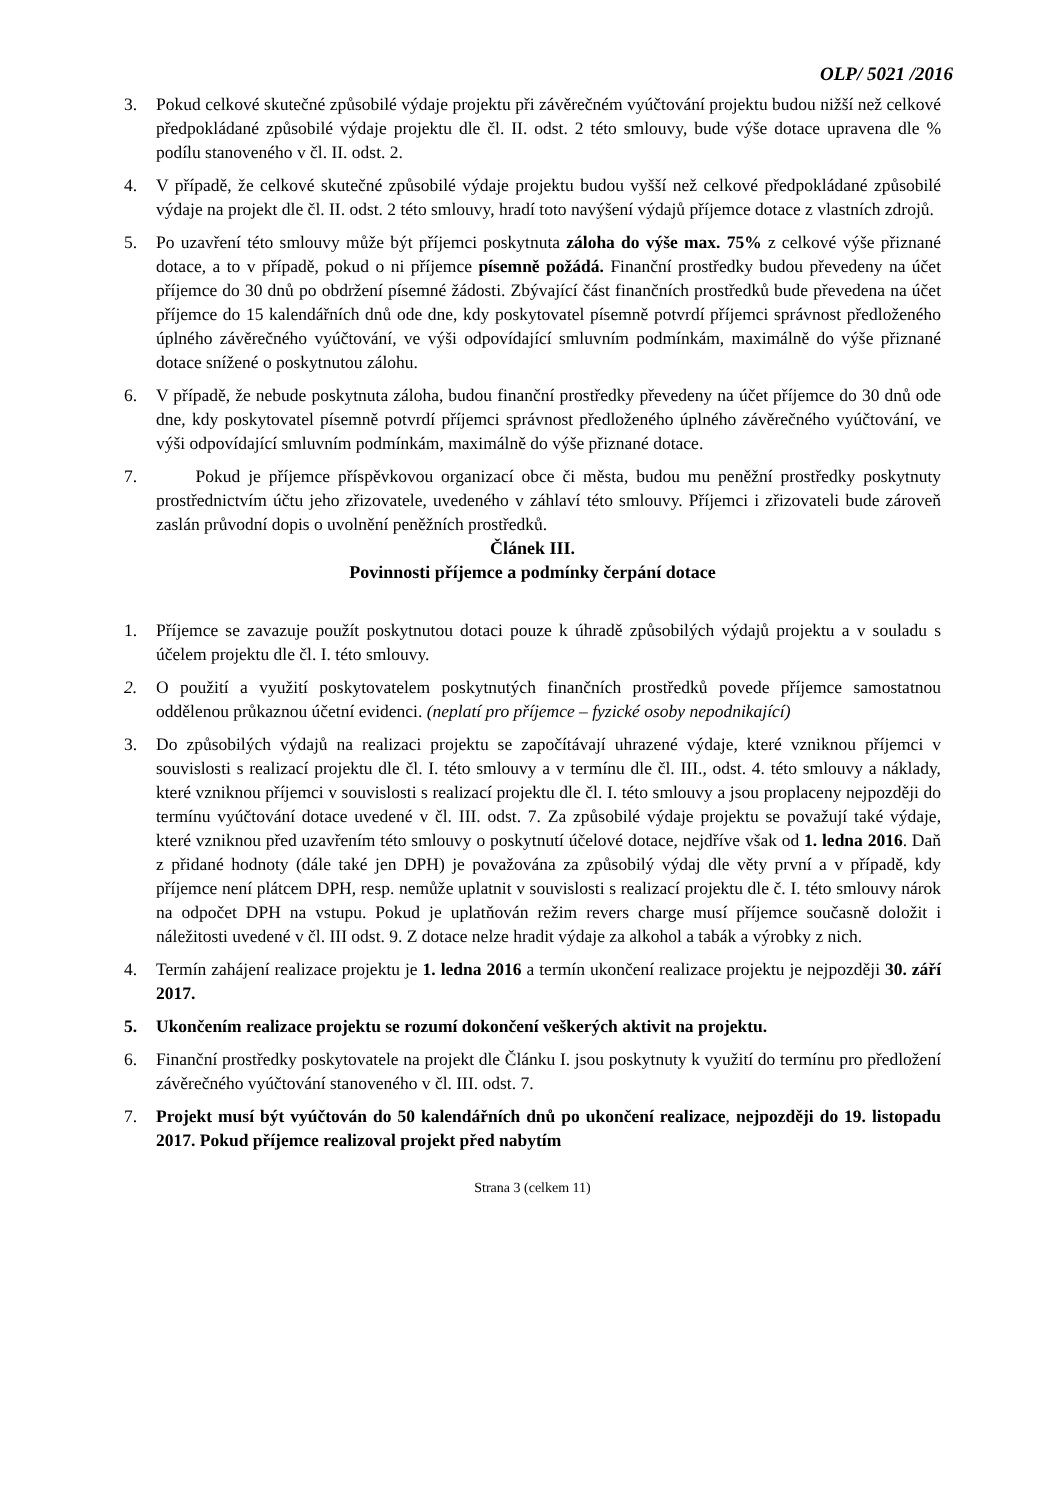OLP/ 5021 /2016
3. Pokud celkové skutečné způsobilé výdaje projektu při závěrečném vyúčtování projektu budou nižší než celkové předpokládané způsobilé výdaje projektu dle čl. II. odst. 2 této smlouvy, bude výše dotace upravena dle % podílu stanoveného v čl. II. odst. 2.
4. V případě, že celkové skutečné způsobilé výdaje projektu budou vyšší než celkové předpokládané způsobilé výdaje na projekt dle čl. II. odst. 2 této smlouvy, hradí toto navýšení výdajů příjemce dotace z vlastních zdrojů.
5. Po uzavření této smlouvy může být příjemci poskytnuta záloha do výše max. 75% z celkové výše přiznané dotace, a to v případě, pokud o ni příjemce písemně požádá. Finanční prostředky budou převedeny na účet příjemce do 30 dnů po obdržení písemné žádosti. Zbývající část finančních prostředků bude převedena na účet příjemce do 15 kalendářních dnů ode dne, kdy poskytovatel písemně potvrdí příjemci správnost předloženého úplného závěrečného vyúčtování, ve výši odpovídající smluvním podmínkám, maximálně do výše přiznané dotace snížené o poskytnutou zálohu.
6. V případě, že nebude poskytnuta záloha, budou finanční prostředky převedeny na účet příjemce do 30 dnů ode dne, kdy poskytovatel písemně potvrdí příjemci správnost předloženého úplného závěrečného vyúčtování, ve výši odpovídající smluvním podmínkám, maximálně do výše přiznané dotace.
7. Pokud je příjemce příspěvkovou organizací obce či města, budou mu peněžní prostředky poskytnuty prostřednictvím účtu jeho zřizovatele, uvedeného v záhlaví této smlouvy. Příjemci i zřizovateli bude zároveň zaslán průvodní dopis o uvolnění peněžních prostředků.
Článek III.
Povinnosti příjemce a podmínky čerpání dotace
1. Příjemce se zavazuje použít poskytnutou dotaci pouze k úhradě způsobilých výdajů projektu a v souladu s účelem projektu dle čl. I. této smlouvy.
2. O použití a využití poskytovatelem poskytnutých finančních prostředků povede příjemce samostatnou oddělenou průkaznou účetní evidenci. (neplatí pro příjemce – fyzické osoby nepodnikající)
3. Do způsobilých výdajů na realizaci projektu se započítávají uhrazené výdaje, které vzniknou příjemci v souvislosti s realizací projektu dle čl. I. této smlouvy a v termínu dle čl. III., odst. 4. této smlouvy a náklady, které vzniknou příjemci v souvislosti s realizací projektu dle čl. I. této smlouvy a jsou proplaceny nejpozději do termínu vyúčtování dotace uvedené v čl. III. odst. 7. Za způsobilé výdaje projektu se považují také výdaje, které vzniknou před uzavřením této smlouvy o poskytnutí účelové dotace, nejdříve však od 1. ledna 2016. Daň z přidané hodnoty (dále také jen DPH) je považována za způsobilý výdaj dle věty první a v případě, kdy příjemce není plátcem DPH, resp. nemůže uplatnit v souvislosti s realizací projektu dle č. I. této smlouvy nárok na odpočet DPH na vstupu. Pokud je uplatňován režim revers charge musí příjemce současně doložit i náležitosti uvedené v čl. III odst. 9. Z dotace nelze hradit výdaje za alkohol a tabák a výrobky z nich.
4. Termín zahájení realizace projektu je 1. ledna 2016 a termín ukončení realizace projektu je nejpozději 30. září 2017.
5. Ukončením realizace projektu se rozumí dokončení veškerých aktivit na projektu.
6. Finanční prostředky poskytovatele na projekt dle Článku I. jsou poskytnuty k využití do termínu pro předložení závěrečného vyúčtování stanoveného v čl. III. odst. 7.
7. Projekt musí být vyúčtován do 50 kalendářních dnů po ukončení realizace, nejpozději do 19. listopadu 2017. Pokud příjemce realizoval projekt před nabytím
Strana 3 (celkem 11)